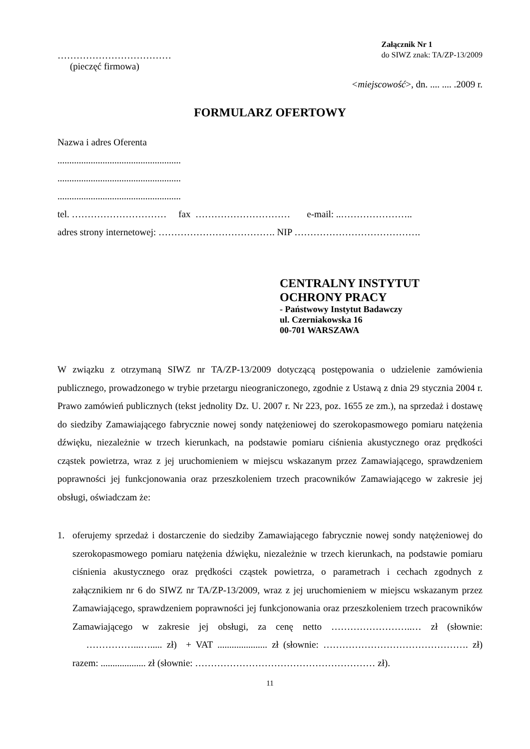………………………………
(pieczęć firmowa)
Załącznik Nr 1
do SIWZ znak: TA/ZP-13/2009
<miejscowość>, dn. .... .... .2009 r.
FORMULARZ OFERTOWY
Nazwa i adres Oferenta
....................................................
....................................................
....................................................
tel. ………………………… fax ………………………… e-mail: ..…………………..
adres strony internetowej: ………………………………. NIP ………………………………….
CENTRALNY INSTYTUT
OCHRONY PRACY
- Państwowy Instytut Badawczy
ul. Czerniakowska 16
00-701 WARSZAWA
W związku z otrzymaną SIWZ nr TA/ZP-13/2009 dotyczącą postępowania o udzielenie zamówienia publicznego, prowadzonego w trybie przetargu nieograniczonego, zgodnie z Ustawą z dnia 29 stycznia 2004 r. Prawo zamówień publicznych (tekst jednolity Dz. U. 2007 r. Nr 223, poz. 1655 ze zm.), na sprzedaż i dostawę do siedziby Zamawiającego fabrycznie nowej sondy natężeniowej do szerokopasmowego pomiaru natężenia dźwięku, niezależnie w trzech kierunkach, na podstawie pomiaru ciśnienia akustycznego oraz prędkości cząstek powietrza, wraz z jej uruchomieniem w miejscu wskazanym przez Zamawiającego, sprawdzeniem poprawności jej funkcjonowania oraz przeszkoleniem trzech pracowników Zamawiającego w zakresie jej obsługi, oświadczam że:
1. oferujemy sprzedaż i dostarczenie do siedziby Zamawiającego fabrycznie nowej sondy natężeniowej do szerokopasmowego pomiaru natężenia dźwięku, niezależnie w trzech kierunkach, na podstawie pomiaru ciśnienia akustycznego oraz prędkości cząstek powietrza, o parametrach i cechach zgodnych z załącznikiem nr 6 do SIWZ nr TA/ZP-13/2009, wraz z jej uruchomieniem w miejscu wskazanym przez Zamawiającego, sprawdzeniem poprawności jej funkcjonowania oraz przeszkoleniem trzech pracowników Zamawiającego w zakresie jej obsługi, za cenę netto ……………………..… zł (słownie: ……………...…..... zł) + VAT ..................... zł (słownie: ………………………………………. zł) razem: ................... zł (słownie: ………………………………………………… zł).
11